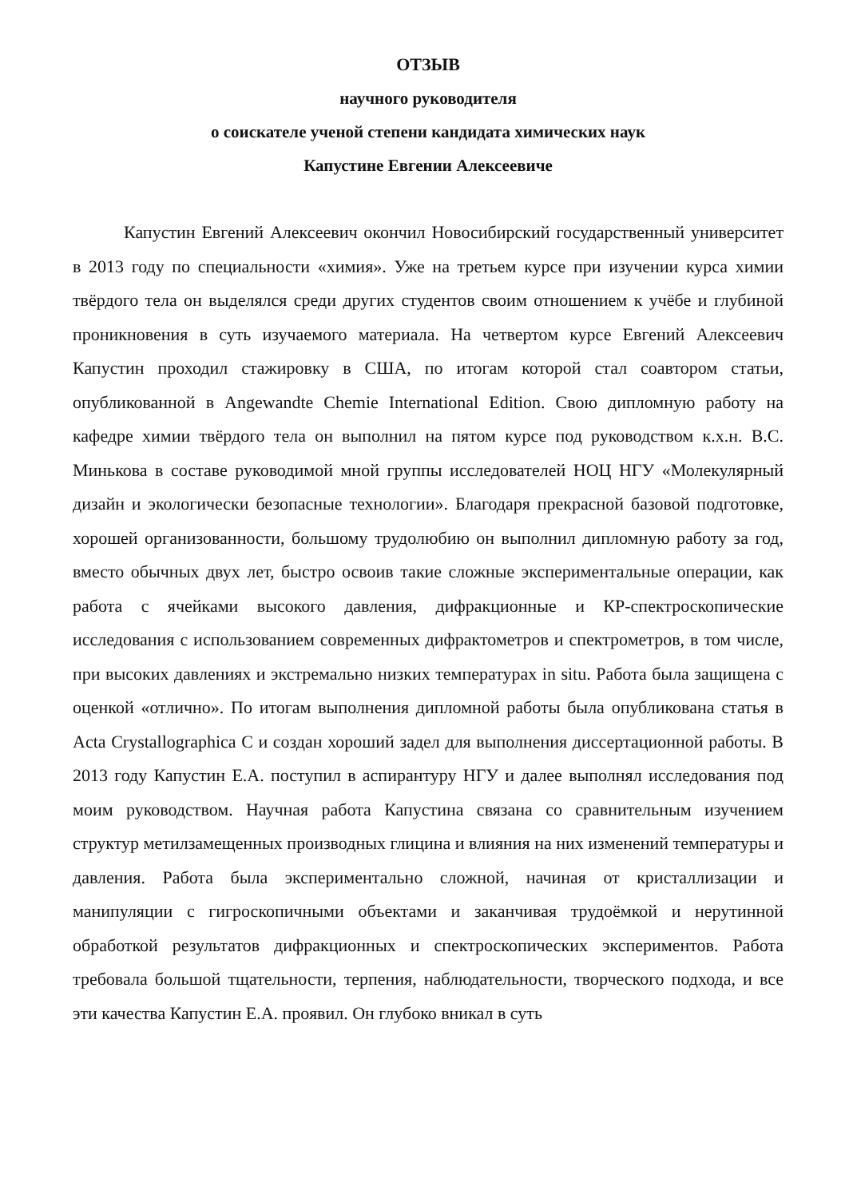ОТЗЫВ
научного руководителя
о соискателе ученой степени кандидата химических наук
Капустине Евгении Алексеевиче
Капустин Евгений Алексеевич окончил Новосибирский государственный университет в 2013 году по специальности «химия». Уже на третьем курсе при изучении курса химии твёрдого тела он выделялся среди других студентов своим отношением к учёбе и глубиной проникновения в суть изучаемого материала. На четвертом курсе Евгений Алексеевич Капустин проходил стажировку в США, по итогам которой стал соавтором статьи, опубликованной в Angewandte Chemie International Edition. Свою дипломную работу на кафедре химии твёрдого тела он выполнил на пятом курсе под руководством к.х.н. В.С. Минькова в составе руководимой мной группы исследователей НОЦ НГУ «Молекулярный дизайн и экологически безопасные технологии». Благодаря прекрасной базовой подготовке, хорошей организованности, большому трудолюбию он выполнил дипломную работу за год, вместо обычных двух лет, быстро освоив такие сложные экспериментальные операции, как работа с ячейками высокого давления, дифракционные и КР-спектроскопические исследования с использованием современных дифрактометров и спектрометров, в том числе, при высоких давлениях и экстремально низких температурах in situ. Работа была защищена с оценкой «отлично». По итогам выполнения дипломной работы была опубликована статья в Acta Crystallographica C и создан хороший задел для выполнения диссертационной работы. В 2013 году Капустин Е.А. поступил в аспирантуру НГУ и далее выполнял исследования под моим руководством. Научная работа Капустина связана со сравнительным изучением структур метилзамещенных производных глицина и влияния на них изменений температуры и давления. Работа была экспериментально сложной, начиная от кристаллизации и манипуляции с гигроскопичными объектами и заканчивая трудоёмкой и нерутинной обработкой результатов дифракционных и спектроскопических экспериментов. Работа требовала большой тщательности, терпения, наблюдательности, творческого подхода, и все эти качества Капустин Е.А. проявил. Он глубоко вникал в суть